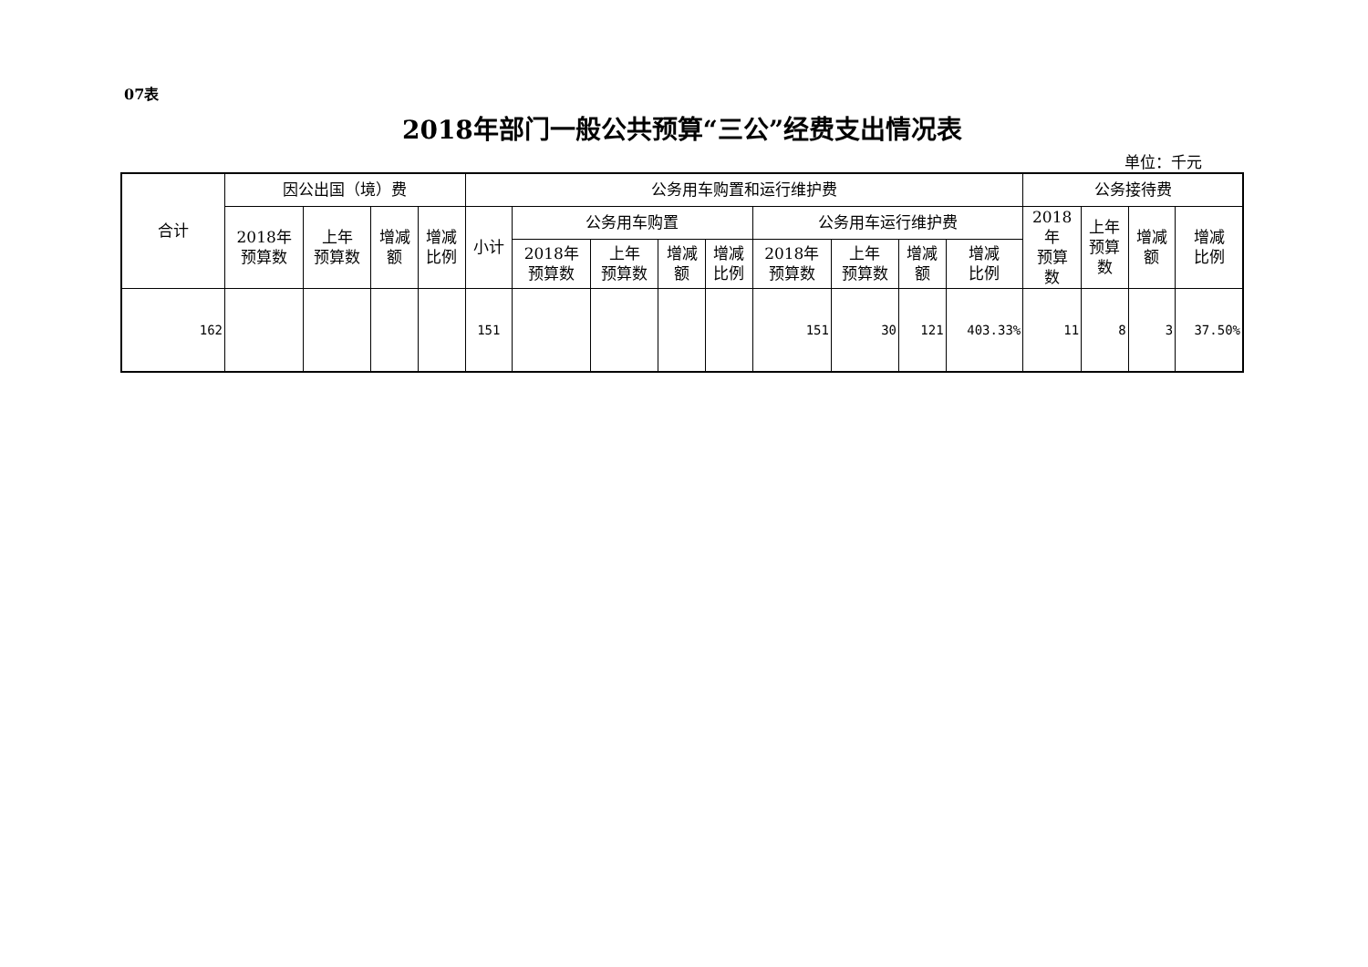07表
2018年部门一般公共预算“三公”经费支出情况表
单位：千元
| 合计 | 因公出国（境）费 | | | | 公务用车购置和运行维护费 | | | | | | | | | 公务接待费 | | | |
| --- | --- | --- | --- | --- | --- | --- | --- | --- | --- | --- | --- | --- | --- | --- | --- | --- | --- |
| | 2018年 预算数 | 上年 预算数 | 增减 额 | 增减 比例 | 小计 | 公务用车购置 | | | | 公务用车运行维护费 | | | | 2018 年 预算 数 | 上年 预算 数 | 增减 额 | 增减 比例 |
| | | | | | | 2018年 预算数 | 上年 预算数 | 增减 额 | 增减 比例 | 2018年 预算数 | 上年 预算数 | 增减 额 | 增减 比例 | | | | |
| 162 | | | | | 151 | | | | | 151 | 30 | 121 | 403.33% | 11 | 8 | 3 | 37.50% |